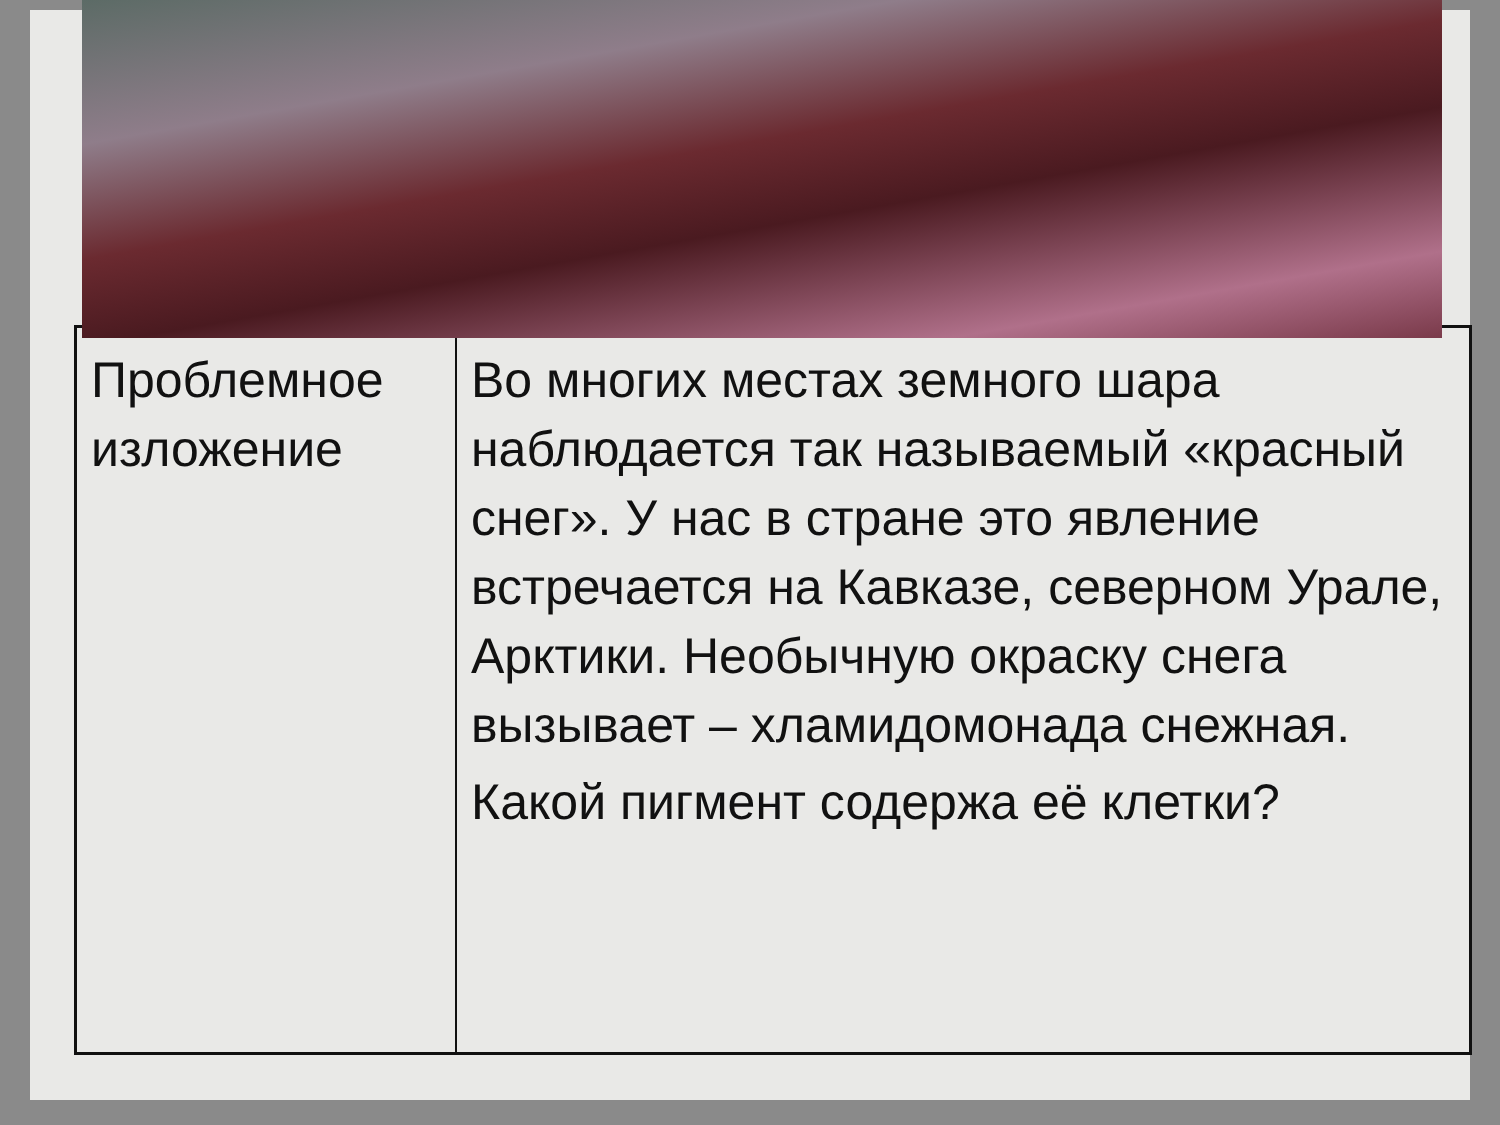| Проблемное изложение | Во многих местах земного шара наблюдается так называемый «красный снег». У нас в стране это явление встречается на Кавказе, северном Урале, Арктики. Необычную окраску снега вызывает – хламидомонада снежная. Какой пигмент содержа её клетки? |